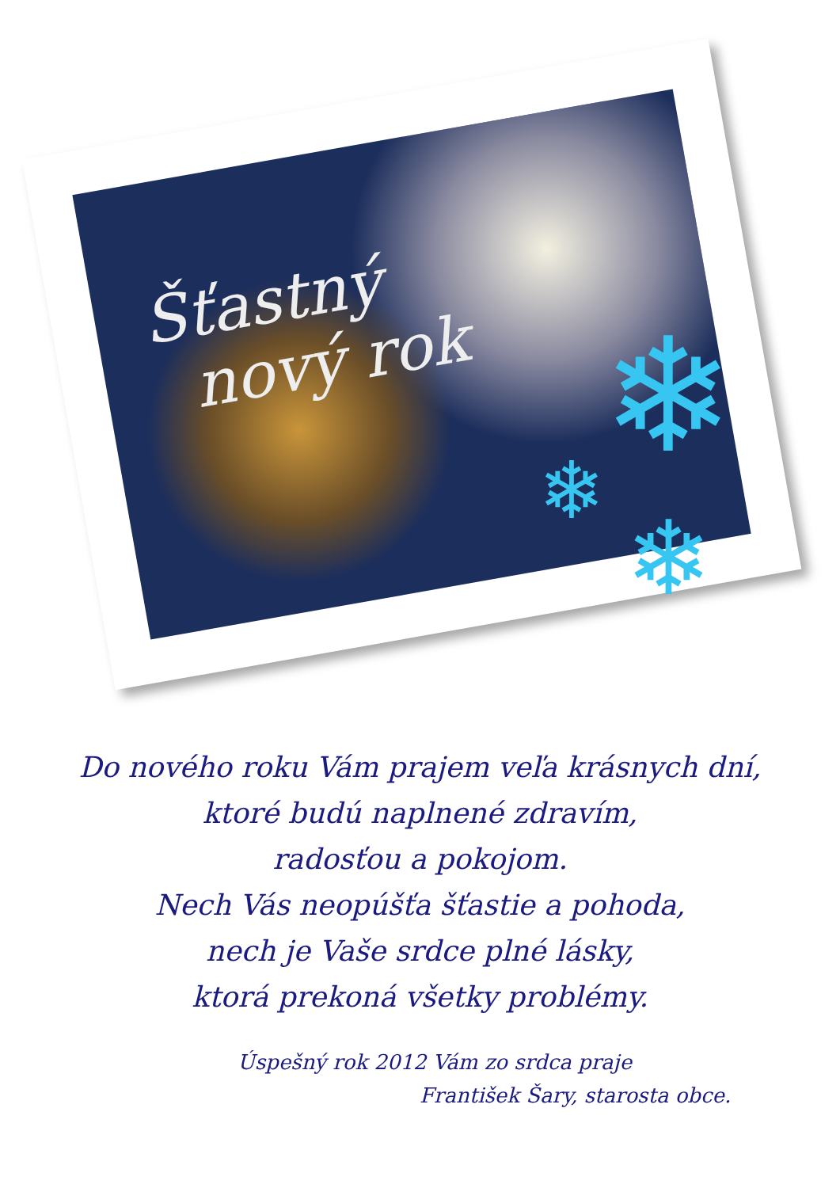Šťastný
nový rok
❄
❄
❄
Do nového roku Vám prajem veľa krásnych dní,
ktoré budú naplnené zdravím,
radosťou a pokojom.
Nech Vás neopúšťa šťastie a pohoda,
nech je Vaše srdce plné lásky,
ktorá prekoná všetky problémy.
Úspešný rok 2012 Vám zo srdca praje
František Šary, starosta obce.